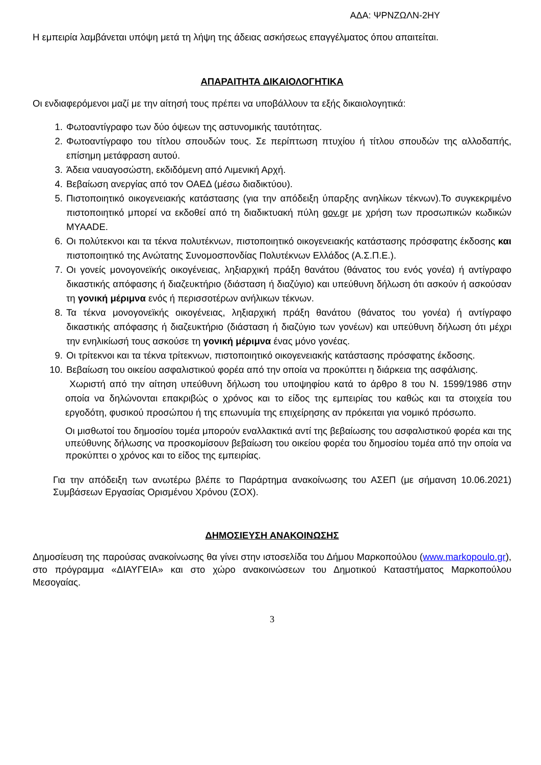ΑΔΑ: ΨΡΝΖΩΛΝ-2ΗΥ
Η εμπειρία λαμβάνεται υπόψη μετά τη λήψη της άδειας ασκήσεως επαγγέλματος όπου απαιτείται.
ΑΠΑΡΑΙΤΗΤΑ ΔΙΚΑΙΟΛΟΓΗΤΙΚΑ
Οι ενδιαφερόμενοι μαζί με την αίτησή τους πρέπει να υποβάλλουν τα εξής δικαιολογητικά:
1. Φωτοαντίγραφο των δύο όψεων της αστυνομικής ταυτότητας.
2. Φωτοαντίγραφο του τίτλου σπουδών τους. Σε περίπτωση πτυχίου ή τίτλου σπουδών της αλλοδαπής, επίσημη μετάφραση αυτού.
3. Άδεια ναυαγοσώστη, εκδιδόμενη από Λιμενική Αρχή.
4. Βεβαίωση ανεργίας από τον ΟΑΕΔ (μέσω διαδικτύου).
5. Πιστοποιητικό οικογενειακής κατάστασης (για την απόδειξη ύπαρξης ανηλίκων τέκνων).Το συγκεκριμένο πιστοποιητικό μπορεί να εκδοθεί από τη διαδικτυακή πύλη gov.gr με χρήση των προσωπικών κωδικών ΜΥΑΑDE.
6. Οι πολύτεκνοι και τα τέκνα πολυτέκνων, πιστοποιητικό οικογενειακής κατάστασης πρόσφατης έκδοσης και πιστοποιητικό της Ανώτατης Συνομοσπονδίας Πολυτέκνων Ελλάδος (Α.Σ.Π.Ε.).
7. Οι γονείς μονογονεϊκής οικογένειας, ληξιαρχική πράξη θανάτου (θάνατος του ενός γονέα) ή αντίγραφο δικαστικής απόφασης ή διαζευκτήριο (διάσταση ή διαζύγιο) και υπεύθυνη δήλωση ότι ασκούν ή ασκούσαν τη γονική μέριμνα ενός ή περισσοτέρων ανήλικων τέκνων.
8. Τα τέκνα μονογονεϊκής οικογένειας, ληξιαρχική πράξη θανάτου (θάνατος του γονέα) ή αντίγραφο δικαστικής απόφασης ή διαζευκτήριο (διάσταση ή διαζύγιο των γονέων) και υπεύθυνη δήλωση ότι μέχρι την ενηλικίωσή τους ασκούσε τη γονική μέριμνα ένας μόνο γονέας.
9. Οι τρίτεκνοι και τα τέκνα τρίτεκνων, πιστοποιητικό οικογενειακής κατάστασης πρόσφατης έκδοσης.
10. Βεβαίωση του οικείου ασφαλιστικού φορέα από την οποία να προκύπτει η διάρκεια της ασφάλισης.
Χωριστή από την αίτηση υπεύθυνη δήλωση του υποψηφίου κατά το άρθρο 8 του Ν. 1599/1986 στην οποία να δηλώνονται επακριβώς ο χρόνος και το είδος της εμπειρίας του καθώς και τα στοιχεία του εργοδότη, φυσικού προσώπου ή της επωνυμία της επιχείρησης αν πρόκειται για νομικό πρόσωπο.
Οι μισθωτοί του δημοσίου τομέα μπορούν εναλλακτικά αντί της βεβαίωσης του ασφαλιστικού φορέα και της υπεύθυνης δήλωσης να προσκομίσουν βεβαίωση του οικείου φορέα του δημοσίου τομέα από την οποία να προκύπτει ο χρόνος και το είδος της εμπειρίας.
Για την απόδειξη των ανωτέρω βλέπε το Παράρτημα ανακοίνωσης του ΑΣΕΠ (με σήμανση 10.06.2021) Συμβάσεων Εργασίας Ορισμένου Χρόνου (ΣΟΧ).
ΔΗΜΟΣΙΕΥΣΗ ΑΝΑΚΟΙΝΩΣΗΣ
Δημοσίευση της παρούσας ανακοίνωσης θα γίνει στην ιστοσελίδα του Δήμου Μαρκοπούλου (www.markopoulo.gr), στο πρόγραμμα «ΔΙΑΥΓΕΙΑ» και στο χώρο ανακοινώσεων του Δημοτικού Καταστήματος Μαρκοπούλου Μεσογαίας.
3